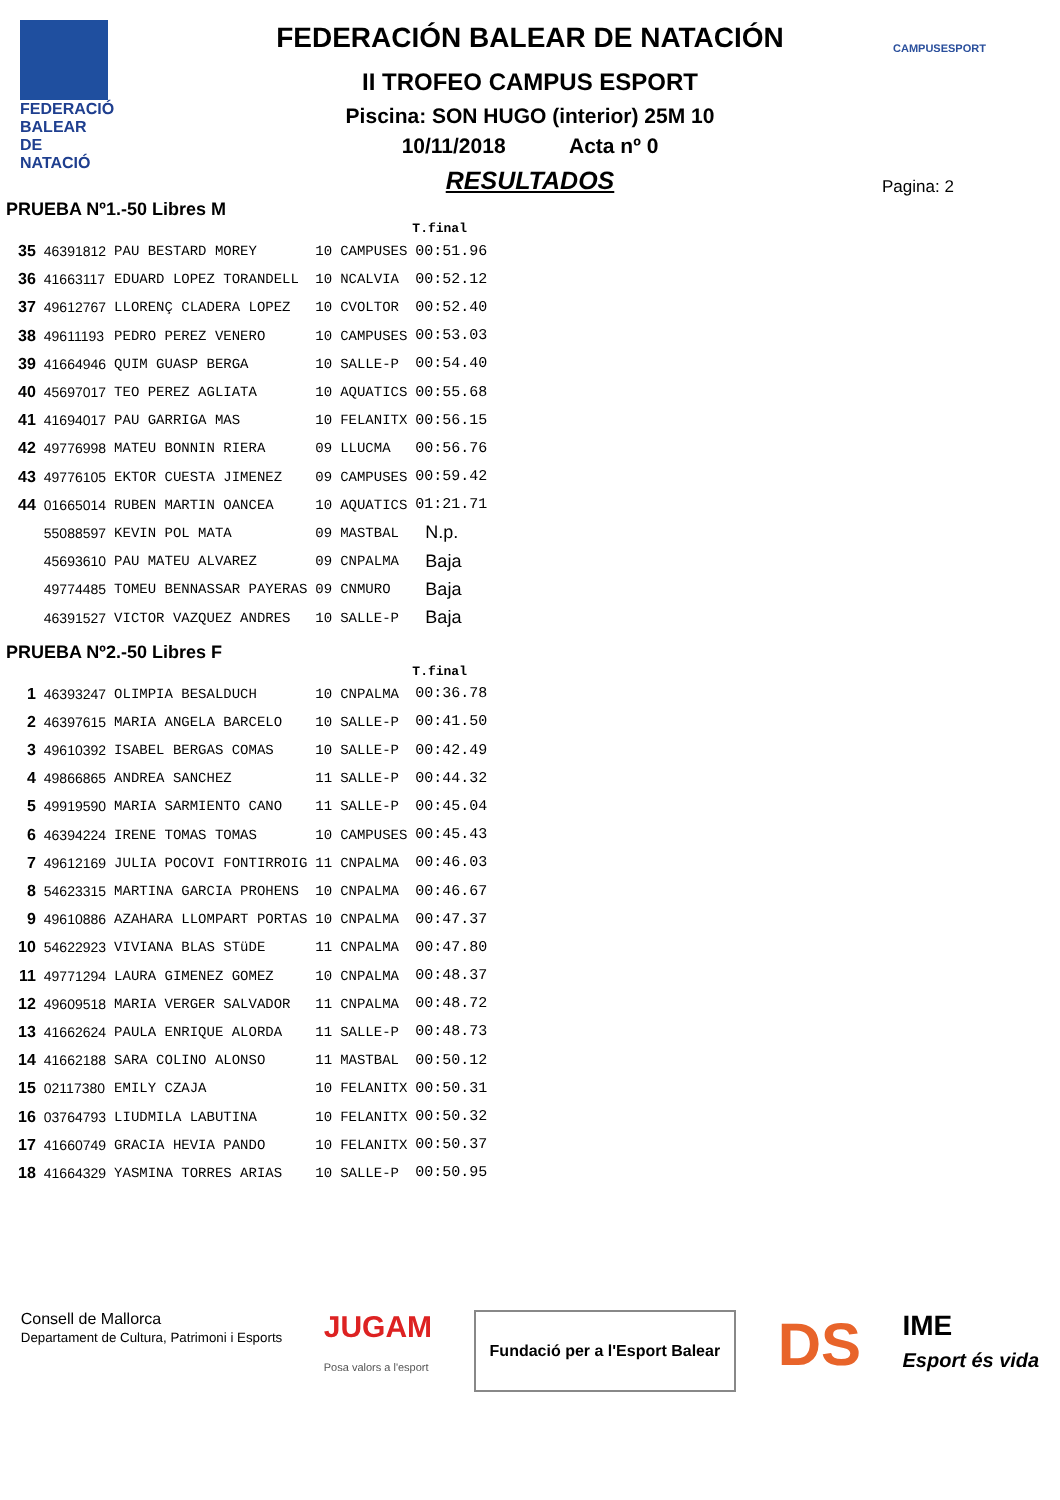FEDERACIÓ BALEAR DE NATACIÓ
CAMPUSESPORT
FEDERACIÓN BALEAR DE NATACIÓN
II TROFEO CAMPUS ESPORT
Piscina: SON HUGO (interior) 25M 10
10/11/2018 Acta nº 0
RESULTADOS
Pagina: 2
PRUEBA Nº1.-50 Libres M
| | | | | | T.final |
| --- | --- | --- | --- | --- | --- |
| 35 | 46391812 | PAU BESTARD MOREY | 10 | CAMPUSES | 00:51.96 |
| 36 | 41663117 | EDUARD LOPEZ TORANDELL | 10 | NCALVIA | 00:52.12 |
| 37 | 49612767 | LLORENÇ CLADERA LOPEZ | 10 | CVOLTOR | 00:52.40 |
| 38 | 49611193 | PEDRO PEREZ VENERO | 10 | CAMPUSES | 00:53.03 |
| 39 | 41664946 | QUIM GUASP BERGA | 10 | SALLE-P | 00:54.40 |
| 40 | 45697017 | TEO PEREZ AGLIATA | 10 | AQUATICS | 00:55.68 |
| 41 | 41694017 | PAU GARRIGA MAS | 10 | FELANITX | 00:56.15 |
| 42 | 49776998 | MATEU BONNIN RIERA | 09 | LLUCMA | 00:56.76 |
| 43 | 49776105 | EKTOR CUESTA JIMENEZ | 09 | CAMPUSES | 00:59.42 |
| 44 | 01665014 | RUBEN MARTIN OANCEA | 10 | AQUATICS | 01:21.71 |
| | 55088597 | KEVIN POL MATA | 09 | MASTBAL | N.p. |
| | 45693610 | PAU MATEU ALVAREZ | 09 | CNPALMA | Baja |
| | 49774485 | TOMEU BENNASSAR PAYERAS | 09 | CNMURO | Baja |
| | 46391527 | VICTOR VAZQUEZ ANDRES | 10 | SALLE-P | Baja |
PRUEBA Nº2.-50 Libres F
| | | | | | T.final |
| --- | --- | --- | --- | --- | --- |
| 1 | 46393247 | OLIMPIA BESALDUCH | 10 | CNPALMA | 00:36.78 |
| 2 | 46397615 | MARIA ANGELA BARCELO | 10 | SALLE-P | 00:41.50 |
| 3 | 49610392 | ISABEL BERGAS COMAS | 10 | SALLE-P | 00:42.49 |
| 4 | 49866865 | ANDREA SANCHEZ | 11 | SALLE-P | 00:44.32 |
| 5 | 49919590 | MARIA SARMIENTO CANO | 11 | SALLE-P | 00:45.04 |
| 6 | 46394224 | IRENE TOMAS TOMAS | 10 | CAMPUSES | 00:45.43 |
| 7 | 49612169 | JULIA POCOVI FONTIRROIG | 11 | CNPALMA | 00:46.03 |
| 8 | 54623315 | MARTINA GARCIA PROHENS | 10 | CNPALMA | 00:46.67 |
| 9 | 49610886 | AZAHARA LLOMPART PORTAS | 10 | CNPALMA | 00:47.37 |
| 10 | 54622923 | VIVIANA BLAS STüDE | 11 | CNPALMA | 00:47.80 |
| 11 | 49771294 | LAURA GIMENEZ GOMEZ | 10 | CNPALMA | 00:48.37 |
| 12 | 49609518 | MARIA VERGER SALVADOR | 11 | CNPALMA | 00:48.72 |
| 13 | 41662624 | PAULA ENRIQUE ALORDA | 11 | SALLE-P | 00:48.73 |
| 14 | 41662188 | SARA COLINO ALONSO | 11 | MASTBAL | 00:50.12 |
| 15 | 02117380 | EMILY CZAJA | 10 | FELANITX | 00:50.31 |
| 16 | 03764793 | LIUDMILA LABUTINA | 10 | FELANITX | 00:50.32 |
| 17 | 41660749 | GRACIA HEVIA PANDO | 10 | FELANITX | 00:50.37 |
| 18 | 41664329 | YASMINA TORRES ARIAS | 10 | SALLE-P | 00:50.95 |
Consell de Mallorca
Departament de Cultura, Patrimoni i Esports
JUGAM
Posa valors a l'esport
Fundació per a l'Esport Balear
DS
IME
Esport és vida